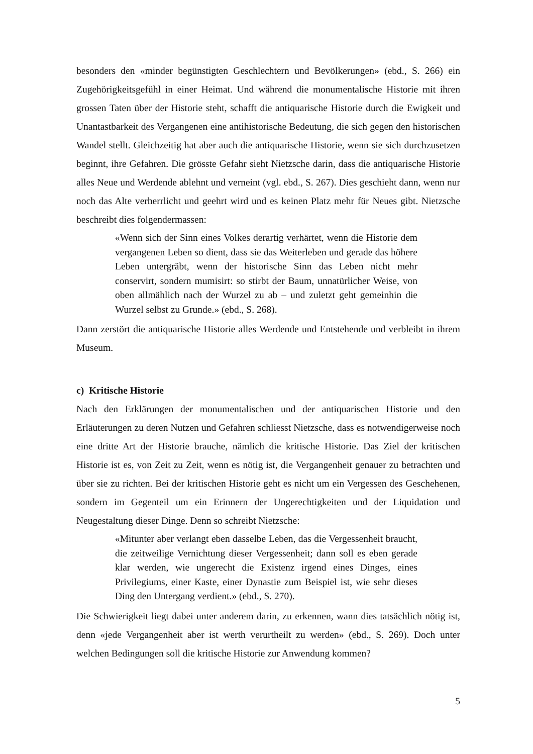besonders den «minder begünstigten Geschlechtern und Bevölkerungen» (ebd., S. 266) ein Zugehörigkeitsgefühl in einer Heimat. Und während die monumentalische Historie mit ihren grossen Taten über der Historie steht, schafft die antiquarische Historie durch die Ewigkeit und Unantastbarkeit des Vergangenen eine antihistorische Bedeutung, die sich gegen den historischen Wandel stellt. Gleichzeitig hat aber auch die antiquarische Historie, wenn sie sich durchzusetzen beginnt, ihre Gefahren. Die grösste Gefahr sieht Nietzsche darin, dass die antiquarische Historie alles Neue und Werdende ablehnt und verneint (vgl. ebd., S. 267). Dies geschieht dann, wenn nur noch das Alte verherrlicht und geehrt wird und es keinen Platz mehr für Neues gibt. Nietzsche beschreibt dies folgendermassen:
«Wenn sich der Sinn eines Volkes derartig verhärtet, wenn die Historie dem vergangenen Leben so dient, dass sie das Weiterleben und gerade das höhere Leben untergräbt, wenn der historische Sinn das Leben nicht mehr conservirt, sondern mumisirt: so stirbt der Baum, unnatürlicher Weise, von oben allmählich nach der Wurzel zu ab – und zuletzt geht gemeinhin die Wurzel selbst zu Grunde.» (ebd., S. 268).
Dann zerstört die antiquarische Historie alles Werdende und Entstehende und verbleibt in ihrem Museum.
c) Kritische Historie
Nach den Erklärungen der monumentalischen und der antiquarischen Historie und den Erläuterungen zu deren Nutzen und Gefahren schliesst Nietzsche, dass es notwendigerweise noch eine dritte Art der Historie brauche, nämlich die kritische Historie. Das Ziel der kritischen Historie ist es, von Zeit zu Zeit, wenn es nötig ist, die Vergangenheit genauer zu betrachten und über sie zu richten. Bei der kritischen Historie geht es nicht um ein Vergessen des Geschehenen, sondern im Gegenteil um ein Erinnern der Ungerechtigkeiten und der Liquidation und Neugestaltung dieser Dinge. Denn so schreibt Nietzsche:
«Mitunter aber verlangt eben dasselbe Leben, das die Vergessenheit braucht, die zeitweilige Vernichtung dieser Vergessenheit; dann soll es eben gerade klar werden, wie ungerecht die Existenz irgend eines Dinges, eines Privilegiums, einer Kaste, einer Dynastie zum Beispiel ist, wie sehr dieses Ding den Untergang verdient.» (ebd., S. 270).
Die Schwierigkeit liegt dabei unter anderem darin, zu erkennen, wann dies tatsächlich nötig ist, denn «jede Vergangenheit aber ist werth verurtheilt zu werden» (ebd., S. 269). Doch unter welchen Bedingungen soll die kritische Historie zur Anwendung kommen?
5